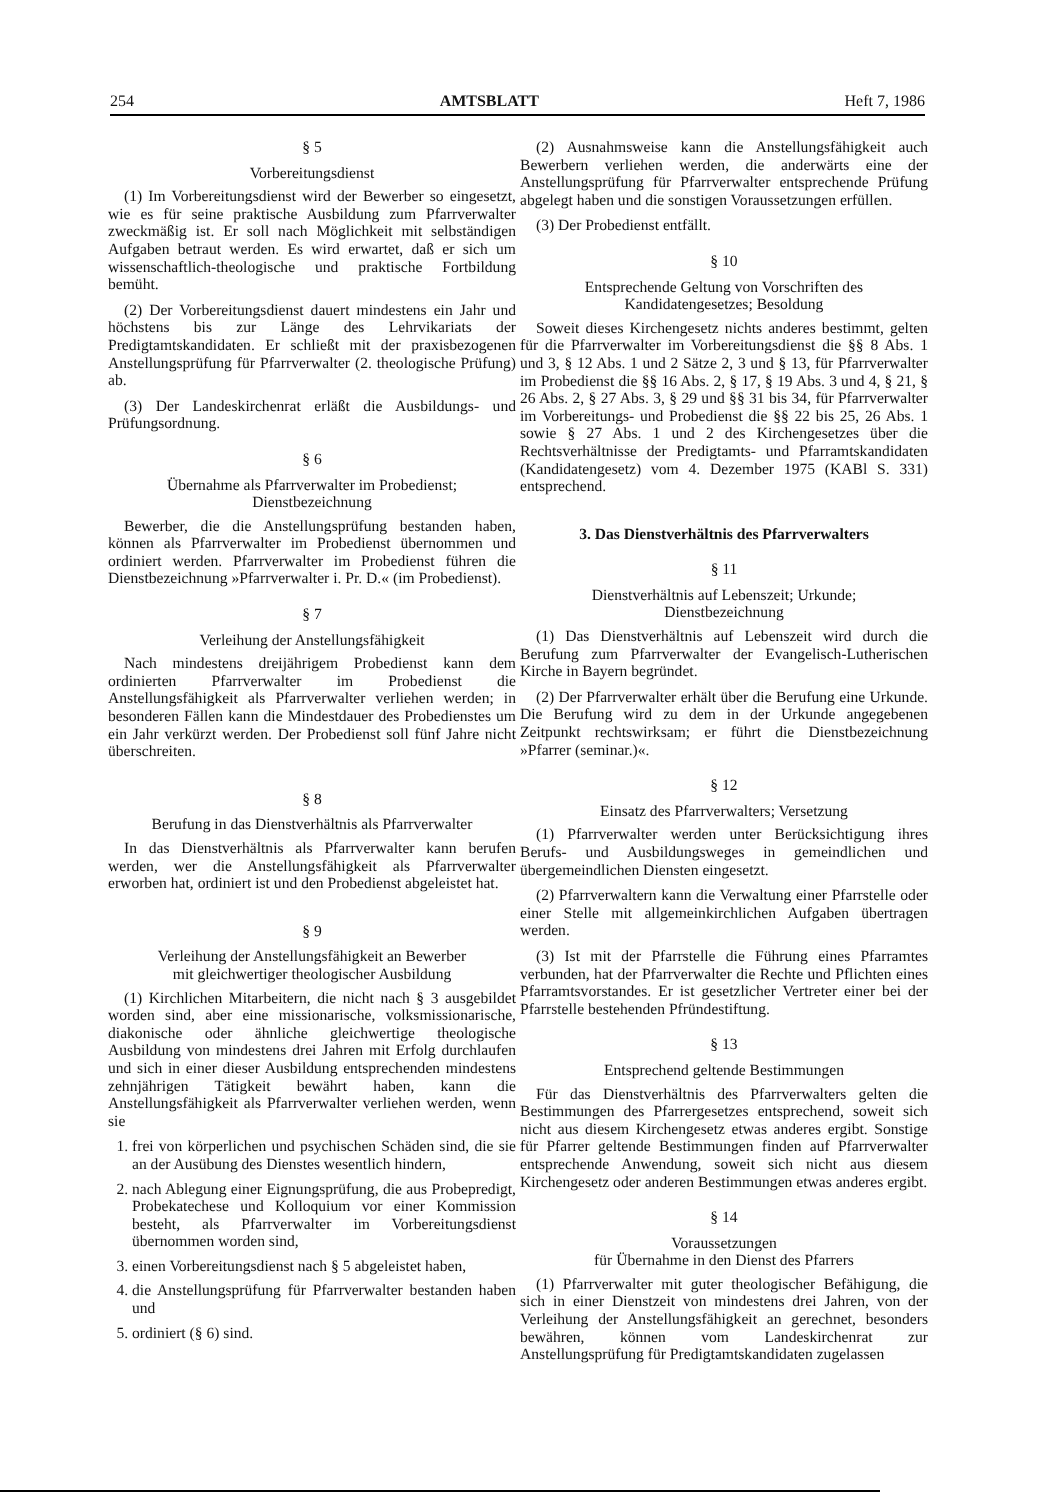254 AMTSBLATT Heft 7, 1986
§ 5
Vorbereitungsdienst
(1) Im Vorbereitungsdienst wird der Bewerber so eingesetzt, wie es für seine praktische Ausbildung zum Pfarrverwalter zweckmäßig ist. Er soll nach Möglichkeit mit selbständigen Aufgaben betraut werden. Es wird erwartet, daß er sich um wissenschaftlich-theologische und praktische Fortbildung bemüht.
(2) Der Vorbereitungsdienst dauert mindestens ein Jahr und höchstens bis zur Länge des Lehrvikariats der Predigtamtskandidaten. Er schließt mit der praxisbezogenen Anstellungsprüfung für Pfarrverwalter (2. theologische Prüfung) ab.
(3) Der Landeskirchenrat erläßt die Ausbildungs- und Prüfungsordnung.
§ 6
Übernahme als Pfarrverwalter im Probedienst;
Dienstbezeichnung
Bewerber, die die Anstellungsprüfung bestanden haben, können als Pfarrverwalter im Probedienst übernommen und ordiniert werden. Pfarrverwalter im Probedienst führen die Dienstbezeichnung »Pfarrverwalter i. Pr. D.« (im Probedienst).
§ 7
Verleihung der Anstellungsfähigkeit
Nach mindestens dreijährigem Probedienst kann dem ordinierten Pfarrverwalter im Probedienst die Anstellungsfähigkeit als Pfarrverwalter verliehen werden; in besonderen Fällen kann die Mindestdauer des Probedienstes um ein Jahr verkürzt werden. Der Probedienst soll fünf Jahre nicht überschreiten.
§ 8
Berufung in das Dienstverhältnis als Pfarrverwalter
In das Dienstverhältnis als Pfarrverwalter kann berufen werden, wer die Anstellungsfähigkeit als Pfarrverwalter erworben hat, ordiniert ist und den Probedienst abgeleistet hat.
§ 9
Verleihung der Anstellungsfähigkeit an Bewerber
mit gleichwertiger theologischer Ausbildung
(1) Kirchlichen Mitarbeitern, die nicht nach § 3 ausgebildet worden sind, aber eine missionarische, volksmissionarische, diakonische oder ähnliche gleichwertige theologische Ausbildung von mindestens drei Jahren mit Erfolg durchlaufen und sich in einer dieser Ausbildung entsprechenden mindestens zehnjährigen Tätigkeit bewährt haben, kann die Anstellungsfähigkeit als Pfarrverwalter verliehen werden, wenn sie
1. frei von körperlichen und psychischen Schäden sind, die sie an der Ausübung des Dienstes wesentlich hindern,
2. nach Ablegung einer Eignungsprüfung, die aus Probepredigt, Probekatechese und Kolloquium vor einer Kommission besteht, als Pfarrverwalter im Vorbereitungsdienst übernommen worden sind,
3. einen Vorbereitungsdienst nach § 5 abgeleistet haben,
4. die Anstellungsprüfung für Pfarrverwalter bestanden haben und
5. ordiniert (§ 6) sind.
(2) Ausnahmsweise kann die Anstellungsfähigkeit auch Bewerbern verliehen werden, die anderwärts eine der Anstellungsprüfung für Pfarrverwalter entsprechende Prüfung abgelegt haben und die sonstigen Voraussetzungen erfüllen.
(3) Der Probedienst entfällt.
§ 10
Entsprechende Geltung von Vorschriften des
Kandidatengesetzes; Besoldung
Soweit dieses Kirchengesetz nichts anderes bestimmt, gelten für die Pfarrverwalter im Vorbereitungsdienst die §§ 8 Abs. 1 und 3, § 12 Abs. 1 und 2 Sätze 2, 3 und § 13, für Pfarrverwalter im Probedienst die §§ 16 Abs. 2, § 17, § 19 Abs. 3 und 4, § 21, § 26 Abs. 2, § 27 Abs. 3, § 29 und §§ 31 bis 34, für Pfarrverwalter im Vorbereitungs- und Probedienst die §§ 22 bis 25, 26 Abs. 1 sowie § 27 Abs. 1 und 2 des Kirchengesetzes über die Rechtsverhältnisse der Predigtamts- und Pfarramtskandidaten (Kandidatengesetz) vom 4. Dezember 1975 (KABl S. 331) entsprechend.
3. Das Dienstverhältnis des Pfarrverwalters
§ 11
Dienstverhältnis auf Lebenszeit; Urkunde;
Dienstbezeichnung
(1) Das Dienstverhältnis auf Lebenszeit wird durch die Berufung zum Pfarrverwalter der Evangelisch-Lutherischen Kirche in Bayern begründet.
(2) Der Pfarrverwalter erhält über die Berufung eine Urkunde. Die Berufung wird zu dem in der Urkunde angegebenen Zeitpunkt rechtswirksam; er führt die Dienstbezeichnung »Pfarrer (seminar.)«.
§ 12
Einsatz des Pfarrverwalters; Versetzung
(1) Pfarrverwalter werden unter Berücksichtigung ihres Berufs- und Ausbildungsweges in gemeindlichen und übergemeindlichen Diensten eingesetzt.
(2) Pfarrverwaltern kann die Verwaltung einer Pfarrstelle oder einer Stelle mit allgemeinkirchlichen Aufgaben übertragen werden.
(3) Ist mit der Pfarrstelle die Führung eines Pfarramtes verbunden, hat der Pfarrverwalter die Rechte und Pflichten eines Pfarramtsvorstandes. Er ist gesetzlicher Vertreter einer bei der Pfarrstelle bestehenden Pfründestiftung.
§ 13
Entsprechend geltende Bestimmungen
Für das Dienstverhältnis des Pfarrverwalters gelten die Bestimmungen des Pfarrergesetzes entsprechend, soweit sich nicht aus diesem Kirchengesetz etwas anderes ergibt. Sonstige für Pfarrer geltende Bestimmungen finden auf Pfarrverwalter entsprechende Anwendung, soweit sich nicht aus diesem Kirchengesetz oder anderen Bestimmungen etwas anderes ergibt.
§ 14
Voraussetzungen
für Übernahme in den Dienst des Pfarrers
(1) Pfarrverwalter mit guter theologischer Befähigung, die sich in einer Dienstzeit von mindestens drei Jahren, von der Verleihung der Anstellungsfähigkeit an gerechnet, besonders bewähren, können vom Landeskirchenrat zur Anstellungsprüfung für Predigtamtskandidaten zugelassen